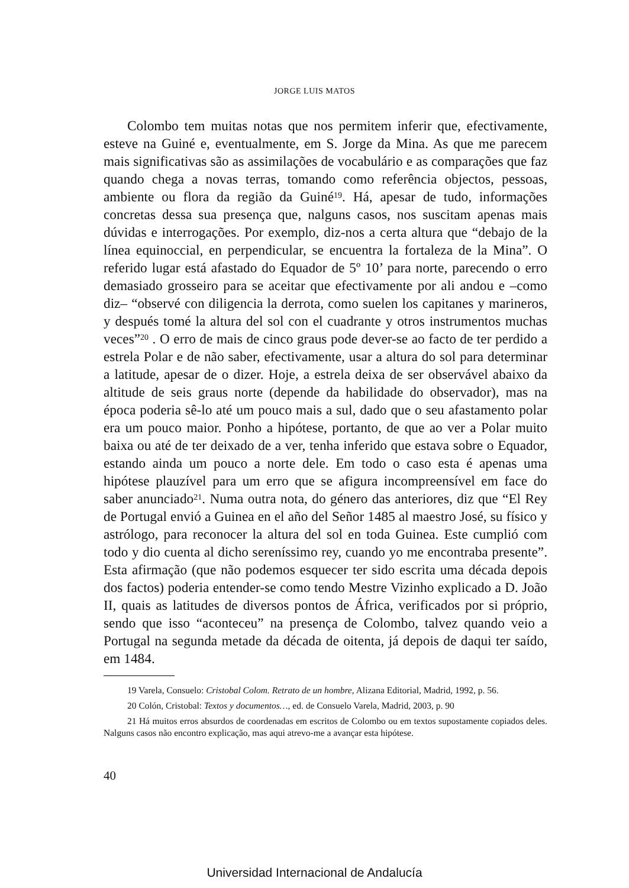JORGE LUIS MATOS
Colombo tem muitas notas que nos permitem inferir que, efectivamente, esteve na Guiné e, eventualmente, em S. Jorge da Mina. As que me parecem mais significativas são as assimilações de vocabulário e as comparações que faz quando chega a novas terras, tomando como referência objectos, pessoas, ambiente ou flora da região da Guiné<sup>19</sup>. Há, apesar de tudo, informações concretas dessa sua presença que, nalguns casos, nos suscitam apenas mais dúvidas e interrogações. Por exemplo, diz-nos a certa altura que “debajo de la línea equinoccial, en perpendicular, se encuentra la fortaleza de la Mina”. O referido lugar está afastado do Equador de 5º 10’ para norte, parecendo o erro demasiado grosseiro para se aceitar que efectivamente por ali andou e –como diz– “observé con diligencia la derrota, como suelen los capitanes y marineros, y después tomé la altura del sol con el cuadrante y otros instrumentos muchas veces”<sup>20</sup> . O erro de mais de cinco graus pode dever-se ao facto de ter perdido a estrela Polar e de não saber, efectivamente, usar a altura do sol para determinar a latitude, apesar de o dizer. Hoje, a estrela deixa de ser observável abaixo da altitude de seis graus norte (depende da habilidade do observador), mas na época poderia sê-lo até um pouco mais a sul, dado que o seu afastamento polar era um pouco maior. Ponho a hipótese, portanto, de que ao ver a Polar muito baixa ou até de ter deixado de a ver, tenha inferido que estava sobre o Equador, estando ainda um pouco a norte dele. Em todo o caso esta é apenas uma hipótese plauzível para um erro que se afigura incompreensível em face do saber anunciado<sup>21</sup>. Numa outra nota, do género das anteriores, diz que “El Rey de Portugal envió a Guinea en el año del Señor 1485 al maestro José, su físico y astrólogo, para reconocer la altura del sol en toda Guinea. Este cumplió com todo y dio cuenta al dicho sereníssimo rey, cuando yo me encontraba presente”. Esta afirmação (que não podemos esquecer ter sido escrita uma década depois dos factos) poderia entender-se como tendo Mestre Vizinho explicado a D. João II, quais as latitudes de diversos pontos de África, verificados por si próprio, sendo que isso “aconteceu” na presença de Colombo, talvez quando veio a Portugal na segunda metade da década de oitenta, já depois de daqui ter saído, em 1484.
19 Varela, Consuelo: Cristobal Colom. Retrato de un hombre, Alizana Editorial, Madrid, 1992, p. 56.
20 Colón, Cristobal: Textos y documentos…, ed. de Consuelo Varela, Madrid, 2003, p. 90
21 Há muitos erros absurdos de coordenadas em escritos de Colombo ou em textos supostamente copiados deles. Nalguns casos não encontro explicação, mas aqui atrevo-me a avançar esta hipótese.
40
Universidad Internacional de Andalucía